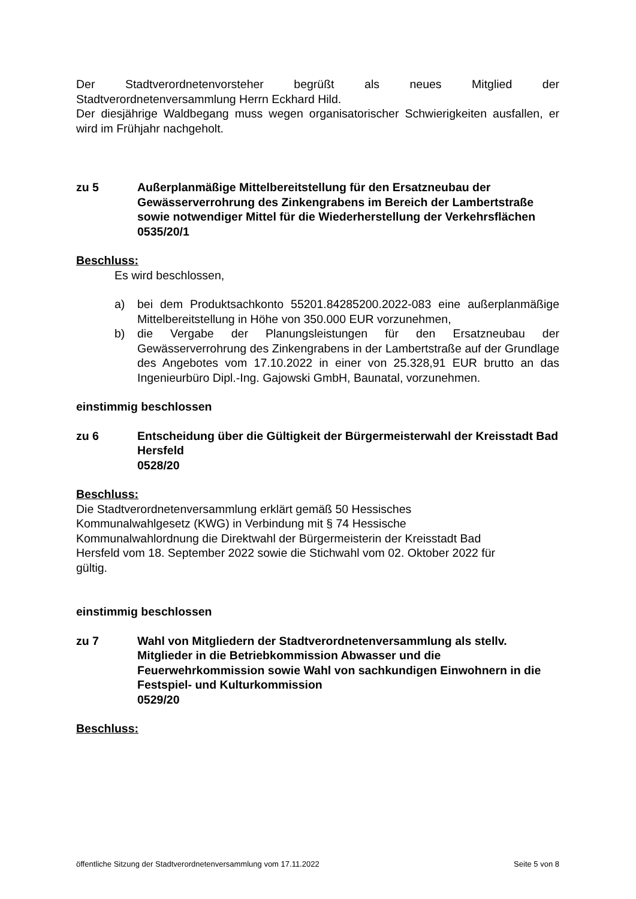Der Stadtverordnetenvorsteher begrüßt als neues Mitglied der
Stadtverordnetenversammlung Herrn Eckhard Hild.
Der diesjährige Waldbegang muss wegen organisatorischer Schwierigkeiten ausfallen, er wird im Frühjahr nachgeholt.
zu 5 Außerplanmäßige Mittelbereitstellung für den Ersatzneubau der Gewässerverrohrung des Zinkengrabens im Bereich der Lambertstraße sowie notwendiger Mittel für die Wiederherstellung der Verkehrsflächen
0535/20/1
Beschluss:
Es wird beschlossen,
a) bei dem Produktsachkonto 55201.84285200.2022-083 eine außerplanmäßige Mittelbereitstellung in Höhe von 350.000 EUR vorzunehmen,
b) die Vergabe der Planungsleistungen für den Ersatzneubau der Gewässerverrohrung des Zinkengrabens in der Lambertstraße auf der Grundlage des Angebotes vom 17.10.2022 in einer von 25.328,91 EUR brutto an das Ingenieurbüro Dipl.-Ing. Gajowski GmbH, Baunatal, vorzunehmen.
einstimmig beschlossen
zu 6 Entscheidung über die Gültigkeit der Bürgermeisterwahl der Kreisstadt Bad Hersfeld
0528/20
Beschluss:
Die Stadtverordnetenversammlung erklärt gemäß 50 Hessisches
Kommunalwahlgesetz (KWG) in Verbindung mit § 74 Hessische
Kommunalwahlordnung die Direktwahl der Bürgermeisterin der Kreisstadt Bad
Hersfeld vom 18. September 2022 sowie die Stichwahl vom 02. Oktober 2022 für
gültig.
einstimmig beschlossen
zu 7 Wahl von Mitgliedern der Stadtverordnetenversammlung als stellv. Mitglieder in die Betriebkommission Abwasser und die Feuerwehrkommission sowie Wahl von sachkundigen Einwohnern in die Festspiel- und Kulturkommission
0529/20
Beschluss:
öffentliche Sitzung der Stadtverordnetenversammlung vom 17.11.2022 Seite 5 von 8